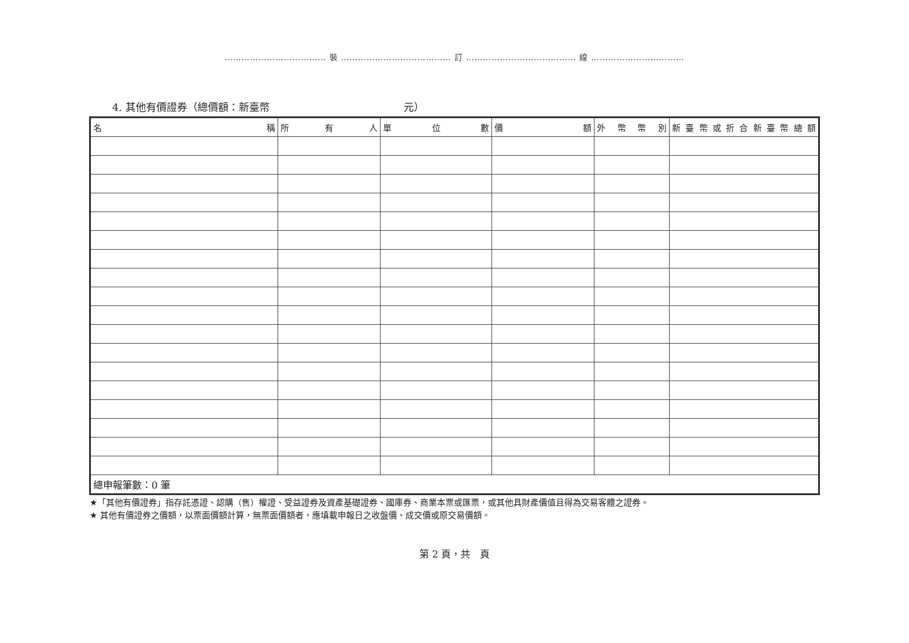……………………………… 裝 ………………………………… 訂 ………………………………… 線 ……………………………
4. 其他有價證券（總價額：新臺幣　　　　　　　　　　　　　元）
| 名 稱 | 所 有 人 | 單 位 數 | 價 額 | 外 幣 幣 別 | 新臺幣或折合新臺幣總額 |
| --- | --- | --- | --- | --- | --- |
| 總申報筆數：0 筆 | | | | | |
★「其他有價證券」指存託憑證、認購（售）權證、受益證券及資產基礎證券、國庫券、商業本票或匯票，或其他具財產價值且得為交易客體之證券。
★ 其他有價證券之價額，以票面價額計算，無票面價額者，應填載申報日之收盤價、成交價或原交易價額。
第 2 頁，共　頁